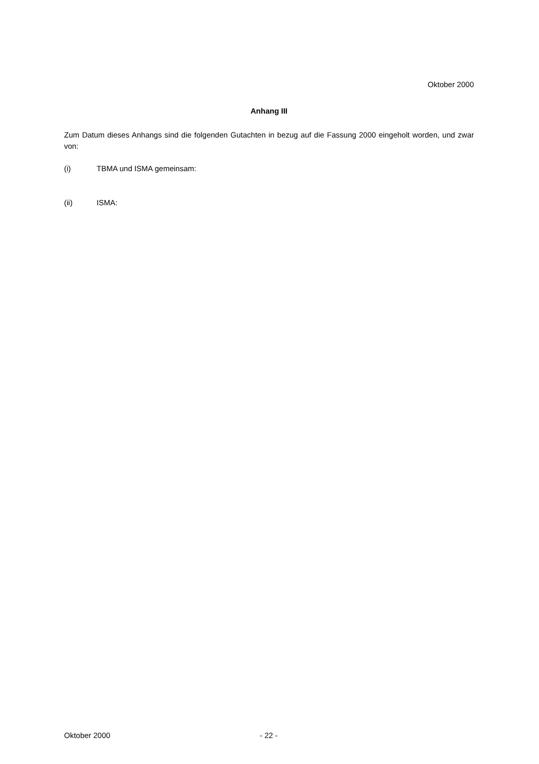Oktober 2000
Anhang III
Zum Datum dieses Anhangs sind die folgenden Gutachten in bezug auf die Fassung 2000 eingeholt worden, und zwar von:
(i) TBMA und ISMA gemeinsam:
(ii) ISMA:
Oktober 2000 - 22 -